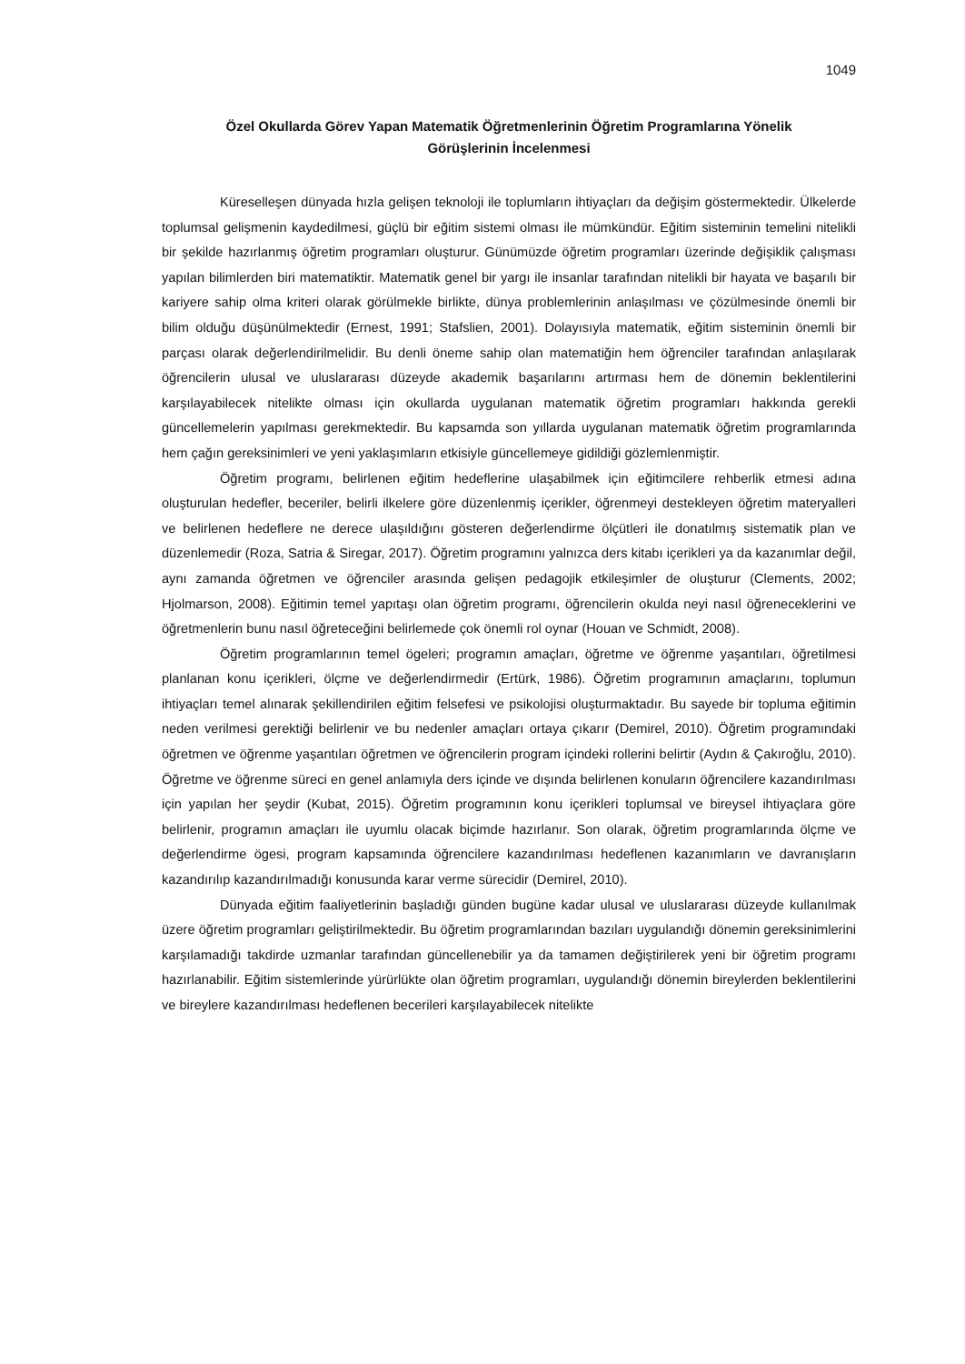1049
Özel Okullarda Görev Yapan Matematik Öğretmenlerinin Öğretim Programlarına Yönelik
Görüşlerinin İncelenmesi
Küreselleşen dünyada hızla gelişen teknoloji ile toplumların ihtiyaçları da değişim göstermektedir. Ülkelerde toplumsal gelişmenin kaydedilmesi, güçlü bir eğitim sistemi olması ile mümkündür. Eğitim sisteminin temelini nitelikli bir şekilde hazırlanmış öğretim programları oluşturur. Günümüzde öğretim programları üzerinde değişiklik çalışması yapılan bilimlerden biri matematiktir. Matematik genel bir yargı ile insanlar tarafından nitelikli bir hayata ve başarılı bir kariyere sahip olma kriteri olarak görülmekle birlikte, dünya problemlerinin anlaşılması ve çözülmesinde önemli bir bilim olduğu düşünülmektedir (Ernest, 1991; Stafslien, 2001). Dolayısıyla matematik, eğitim sisteminin önemli bir parçası olarak değerlendirilmelidir. Bu denli öneme sahip olan matematiğin hem öğrenciler tarafından anlaşılarak öğrencilerin ulusal ve uluslararası düzeyde akademik başarılarını artırması hem de dönemin beklentilerini karşılayabilecek nitelikte olması için okullarda uygulanan matematik öğretim programları hakkında gerekli güncellemelerin yapılması gerekmektedir. Bu kapsamda son yıllarda uygulanan matematik öğretim programlarında hem çağın gereksinimleri ve yeni yaklaşımların etkisiyle güncellemeye gidildiği gözlemlenmiştir.
Öğretim programı, belirlenen eğitim hedeflerine ulaşabilmek için eğitimcilere rehberlik etmesi adına oluşturulan hedefler, beceriler, belirli ilkelere göre düzenlenmiş içerikler, öğrenmeyi destekleyen öğretim materyalleri ve belirlenen hedeflere ne derece ulaşıldığını gösteren değerlendirme ölçütleri ile donatılmış sistematik plan ve düzenlemedir (Roza, Satria & Siregar, 2017). Öğretim programını yalnızca ders kitabı içerikleri ya da kazanımlar değil, aynı zamanda öğretmen ve öğrenciler arasında gelişen pedagojik etkileşimler de oluşturur (Clements, 2002; Hjolmarson, 2008). Eğitimin temel yapıtaşı olan öğretim programı, öğrencilerin okulda neyi nasıl öğreneceklerini ve öğretmenlerin bunu nasıl öğreteceğini belirlemede çok önemli rol oynar (Houan ve Schmidt, 2008).
Öğretim programlarının temel ögeleri; programın amaçları, öğretme ve öğrenme yaşantıları, öğretilmesi planlanan konu içerikleri, ölçme ve değerlendirmedir (Ertürk, 1986). Öğretim programının amaçlarını, toplumun ihtiyaçları temel alınarak şekillendirilen eğitim felsefesi ve psikolojisi oluşturmaktadır. Bu sayede bir topluma eğitimin neden verilmesi gerektiği belirlenir ve bu nedenler amaçları ortaya çıkarır (Demirel, 2010). Öğretim programındaki öğretmen ve öğrenme yaşantıları öğretmen ve öğrencilerin program içindeki rollerini belirtir (Aydın & Çakıroğlu, 2010). Öğretme ve öğrenme süreci en genel anlamıyla ders içinde ve dışında belirlenen konuların öğrencilere kazandırılması için yapılan her şeydir (Kubat, 2015). Öğretim programının konu içerikleri toplumsal ve bireysel ihtiyaçlara göre belirlenir, programın amaçları ile uyumlu olacak biçimde hazırlanır. Son olarak, öğretim programlarında ölçme ve değerlendirme ögesi, program kapsamında öğrencilere kazandırılması hedeflenen kazanımların ve davranışların kazandırılıp kazandırılmadığı konusunda karar verme sürecidir (Demirel, 2010).
Dünyada eğitim faaliyetlerinin başladığı günden bugüne kadar ulusal ve uluslararası düzeyde kullanılmak üzere öğretim programları geliştirilmektedir. Bu öğretim programlarından bazıları uygulandığı dönemin gereksinimlerini karşılamadığı takdirde uzmanlar tarafından güncellenebilir ya da tamamen değiştirilerek yeni bir öğretim programı hazırlanabilir. Eğitim sistemlerinde yürürlükte olan öğretim programları, uygulandığı dönemin bireylerden beklentilerini ve bireylere kazandırılması hedeflenen becerileri karşılayabilecek nitelikte